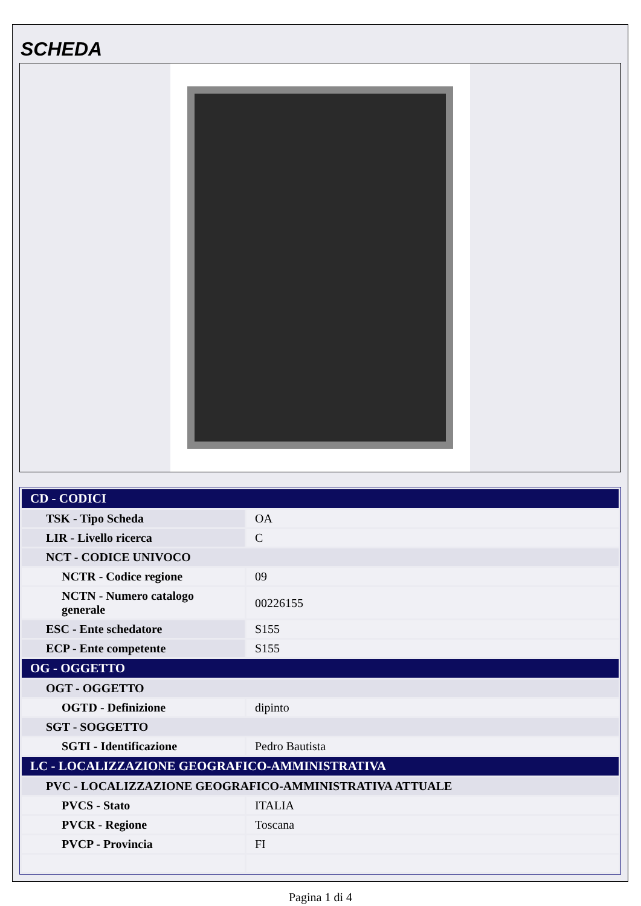SCHEDA
| CD - CODICI | |
| TSK - Tipo Scheda | OA |
| LIR - Livello ricerca | C |
| NCT - CODICE UNIVOCO | |
| NCTR - Codice regione | 09 |
| NCTN - Numero catalogo generale | 00226155 |
| ESC - Ente schedatore | S155 |
| ECP - Ente competente | S155 |
| OG - OGGETTO | |
| OGT - OGGETTO | |
| OGTD - Definizione | dipinto |
| SGT - SOGGETTO | |
| SGTI - Identificazione | Pedro Bautista |
| LC - LOCALIZZAZIONE GEOGRAFICO-AMMINISTRATIVA | |
| PVC - LOCALIZZAZIONE GEOGRAFICO-AMMINISTRATIVA ATTUALE | |
| PVCS - Stato | ITALIA |
| PVCR - Regione | Toscana |
| PVCP - Provincia | FI |
Pagina 1 di 4